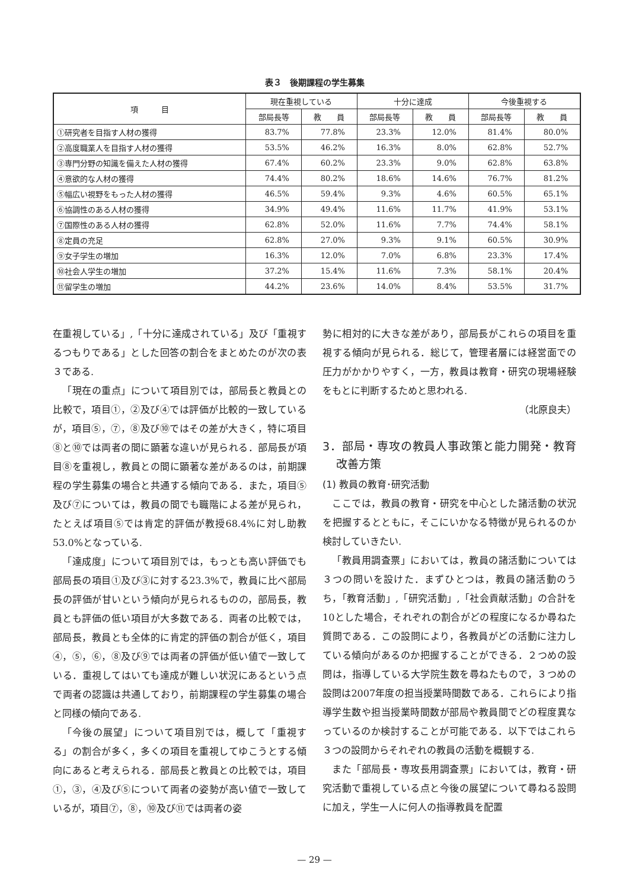表３　後期課程の学生募集
| 項 目 | 現在重視している | | 十分に達成 | | 今後重視する | |
| --- | --- | --- | --- | --- | --- | --- |
| | 部局長等 | 教 員 | 部局長等 | 教 員 | 部局長等 | 教 員 |
| ①研究者を目指す人材の獲得 | 83.7% | 77.8% | 23.3% | 12.0% | 81.4% | 80.0% |
| ②高度職業人を目指す人材の獲得 | 53.5% | 46.2% | 16.3% | 8.0% | 62.8% | 52.7% |
| ③専門分野の知識を備えた人材の獲得 | 67.4% | 60.2% | 23.3% | 9.0% | 62.8% | 63.8% |
| ④意欲的な人材の獲得 | 74.4% | 80.2% | 18.6% | 14.6% | 76.7% | 81.2% |
| ⑤幅広い視野をもった人材の獲得 | 46.5% | 59.4% | 9.3% | 4.6% | 60.5% | 65.1% |
| ⑥協調性のある人材の獲得 | 34.9% | 49.4% | 11.6% | 11.7% | 41.9% | 53.1% |
| ⑦国際性のある人材の獲得 | 62.8% | 52.0% | 11.6% | 7.7% | 74.4% | 58.1% |
| ⑧定員の充足 | 62.8% | 27.0% | 9.3% | 9.1% | 60.5% | 30.9% |
| ⑨女子学生の増加 | 16.3% | 12.0% | 7.0% | 6.8% | 23.3% | 17.4% |
| ⑩社会人学生の増加 | 37.2% | 15.4% | 11.6% | 7.3% | 58.1% | 20.4% |
| ⑪留学生の増加 | 44.2% | 23.6% | 14.0% | 8.4% | 53.5% | 31.7% |
在重視している」,「十分に達成されている」及び「重視するつもりである」とした回答の割合をまとめたのが次の表３である.
「現在の重点」について項目別では，部局長と教員との比較で，項目①，②及び④では評価が比較的一致しているが，項目⑤，⑦，⑧及び⑩ではその差が大きく，特に項目⑧と⑩では両者の間に顕著な違いが見られる．部局長が項目⑧を重視し，教員との間に顕著な差があるのは，前期課程の学生募集の場合と共通する傾向である．また，項目⑤及び⑦については，教員の間でも職階による差が見られ，たとえば項目⑤では肯定的評価が教授68.4%に対し助教53.0%となっている.
「達成度」について項目別では，もっとも高い評価でも部局長の項目①及び③に対する23.3%で，教員に比べ部局長の評価が甘いという傾向が見られるものの，部局長，教員とも評価の低い項目が大多数である．両者の比較では，部局長，教員とも全体的に肯定的評価の割合が低く，項目④，⑤，⑥，⑧及び⑨では両者の評価が低い値で一致している．重視してはいても達成が難しい状況にあるという点で両者の認識は共通しており，前期課程の学生募集の場合と同様の傾向である.
「今後の展望」について項目別では，概して「重視する」の割合が多く，多くの項目を重視してゆこうとする傾向にあると考えられる．部局長と教員との比較では，項目①，③，④及び⑤について両者の姿勢が高い値で一致しているが，項目⑦，⑧，⑩及び⑪では両者の姿
勢に相対的に大きな差があり，部局長がこれらの項目を重視する傾向が見られる．総じて，管理者層には経営面での圧力がかかりやすく，一方，教員は教育・研究の現場経験をもとに判断するためと思われる.
（北原良夫）
3．部局・専攻の教員人事政策と能力開発・教育改善方策
(1) 教員の教育･研究活動
ここでは，教員の教育・研究を中心とした諸活動の状況を把握するとともに，そこにいかなる特徴が見られるのか検討していきたい.
「教員用調査票」においては，教員の諸活動については３つの問いを設けた．まずひとつは，教員の諸活動のうち，「教育活動」,「研究活動」,「社会貢献活動」の合計を10とした場合，それぞれの割合がどの程度になるか尋ねた質問である．この設問により，各教員がどの活動に注力している傾向があるのか把握することができる．２つめの設問は，指導している大学院生数を尋ねたもので，３つめの設問は2007年度の担当授業時間数である．これらにより指導学生数や担当授業時間数が部局や教員間でどの程度異なっているのか検討することが可能である．以下ではこれら３つの設問からそれぞれの教員の活動を概観する.
また「部局長・専攻長用調査票」においては，教育・研究活動で重視している点と今後の展望について尋ねる設問に加え，学生一人に何人の指導教員を配置
— 29 —